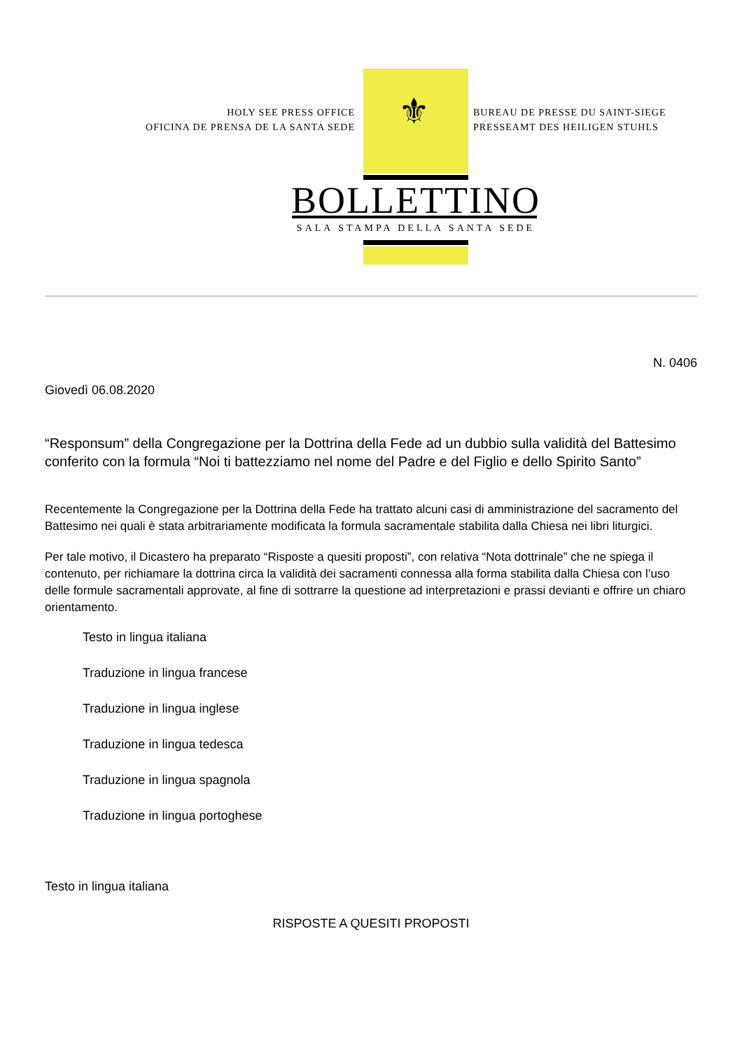⚜
HOLY SEE PRESS OFFICE
OFICINA DE PRENSA DE LA SANTA SEDE
BUREAU DE PRESSE DU SAINT-SIEGE
PRESSEAMT DES HEILIGEN STUHLS
BOLLETTINO
SALA STAMPA DELLA SANTA SEDE
N. 0406
Giovedì 06.08.2020
“Responsum” della Congregazione per la Dottrina della Fede ad un dubbio sulla validità del Battesimo conferito con la formula “Noi ti battezziamo nel nome del Padre e del Figlio e dello Spirito Santo”
Recentemente la Congregazione per la Dottrina della Fede ha trattato alcuni casi di amministrazione del sacramento del Battesimo nei quali è stata arbitrariamente modificata la formula sacramentale stabilita dalla Chiesa nei libri liturgici.
Per tale motivo, il Dicastero ha preparato “Risposte a quesiti proposti”, con relativa “Nota dottrinale” che ne spiega il contenuto, per richiamare la dottrina circa la validità dei sacramenti connessa alla forma stabilita dalla Chiesa con l’uso delle formule sacramentali approvate, al fine di sottrarre la questione ad interpretazioni e prassi devianti e offrire un chiaro orientamento.
Testo in lingua italiana
Traduzione in lingua francese
Traduzione in lingua inglese
Traduzione in lingua tedesca
Traduzione in lingua spagnola
Traduzione in lingua portoghese
Testo in lingua italiana
RISPOSTE A QUESITI PROPOSTI